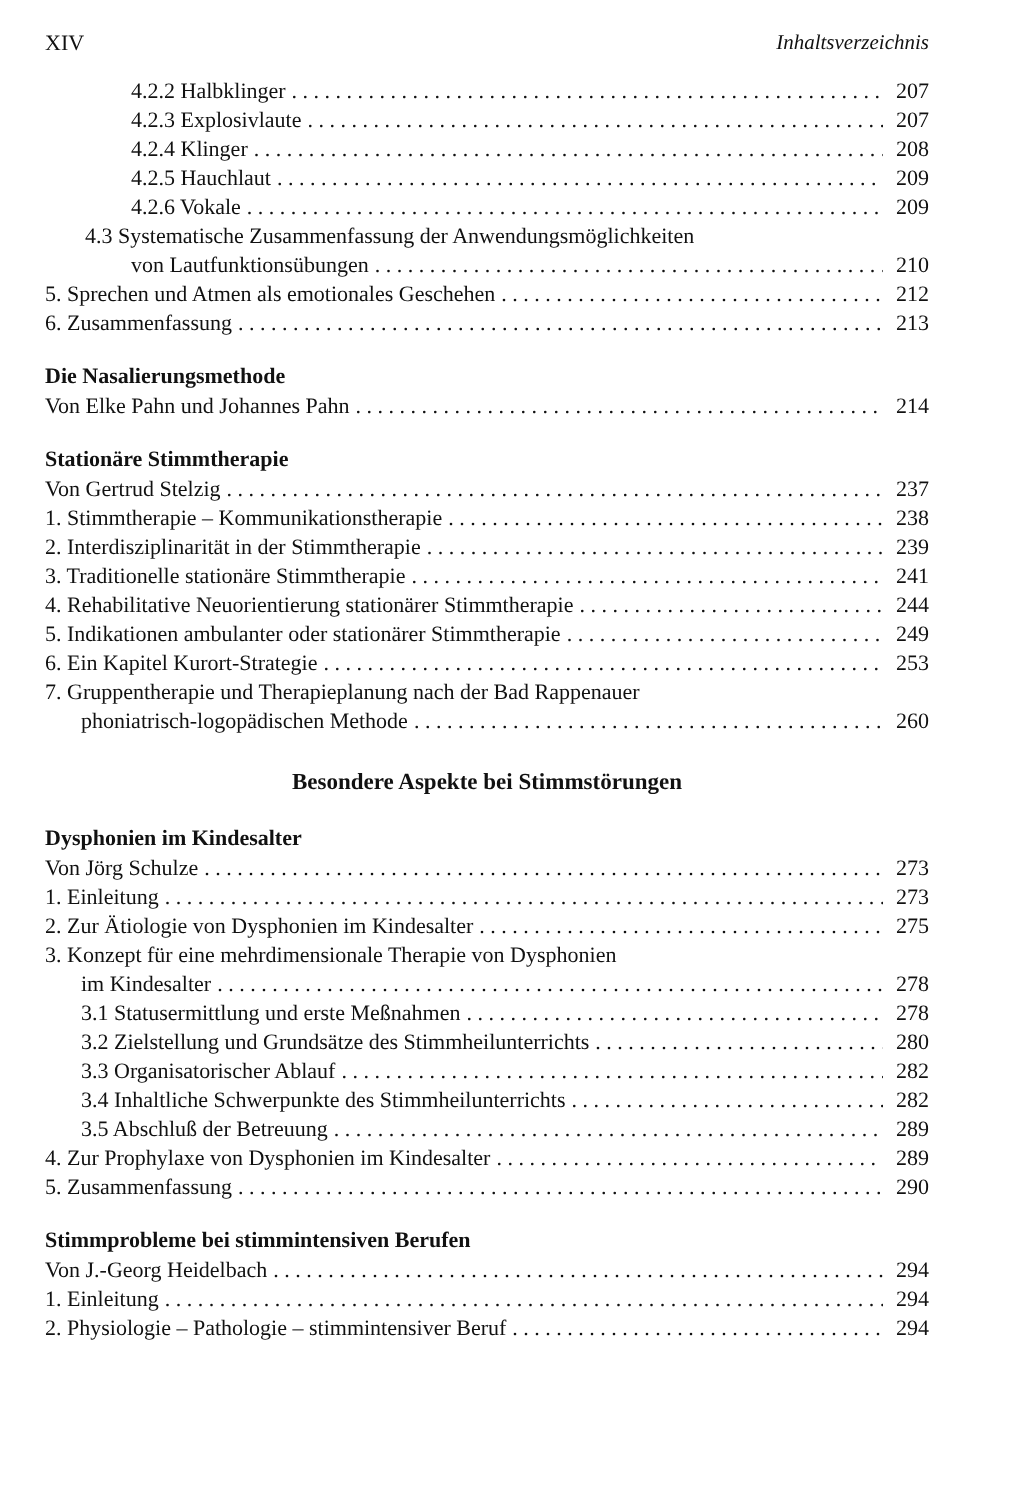XIV Inhaltsverzeichnis
4.2.2 Halbklinger 207
4.2.3 Explosivlaute 207
4.2.4 Klinger 208
4.2.5 Hauchlaut 209
4.2.6 Vokale 209
4.3 Systematische Zusammenfassung der Anwendungsmöglichkeiten
von Lautfunktionsübungen 210
5. Sprechen und Atmen als emotionales Geschehen 212
6. Zusammenfassung 213
Die Nasalierungsmethode
Von Elke Pahn und Johannes Pahn 214
Stationäre Stimmtherapie
Von Gertrud Stelzig 237
1. Stimmtherapie – Kommunikationstherapie 238
2. Interdisziplinarität in der Stimmtherapie 239
3. Traditionelle stationäre Stimmtherapie 241
4. Rehabilitative Neuorientierung stationärer Stimmtherapie 244
5. Indikationen ambulanter oder stationärer Stimmtherapie 249
6. Ein Kapitel Kurort-Strategie 253
7. Gruppentherapie und Therapieplanung nach der Bad Rappenauer
phoniatrisch-logopädischen Methode 260
Besondere Aspekte bei Stimmstörungen
Dysphonien im Kindesalter
Von Jörg Schulze 273
1. Einleitung 273
2. Zur Ätiologie von Dysphonien im Kindesalter 275
3. Konzept für eine mehrdimensionale Therapie von Dysphonien
im Kindesalter 278
3.1 Statusermittlung und erste Meßnahmen 278
3.2 Zielstellung und Grundsätze des Stimmheilunterrichts 280
3.3 Organisatorischer Ablauf 282
3.4 Inhaltliche Schwerpunkte des Stimmheilunterrichts 282
3.5 Abschluß der Betreuung 289
4. Zur Prophylaxe von Dysphonien im Kindesalter 289
5. Zusammenfassung 290
Stimmprobleme bei stimmintensiven Berufen
Von J.-Georg Heidelbach 294
1. Einleitung 294
2. Physiologie – Pathologie – stimmintensiver Beruf 294